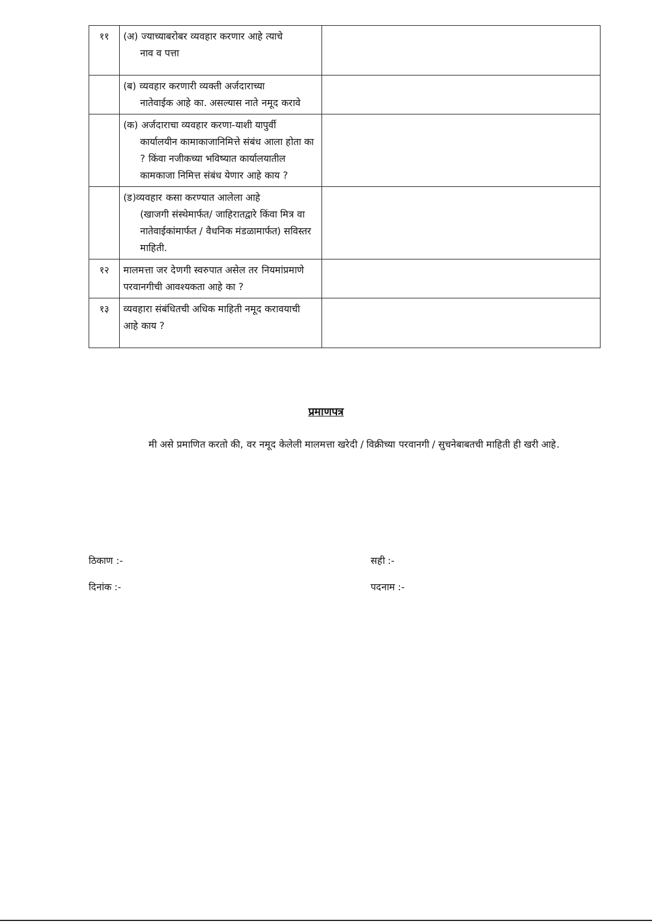| ११ | (अ) ज्याच्याबरोबर व्यवहार करणार आहे त्याचे नाव व पत्ता | |
| | (ब) व्यवहार करणारी व्यक्ती अर्जदाराच्या नातेवाईक आहे का. असल्यास नाते नमूद करावे | |
| | (क) अर्जदाराचा व्यवहार करणा-याशी यापुर्वी कार्यालयीन कामाकाजानिमित्ते संबंध आला होता का ? किंवा नजीकच्या भविष्यात कार्यालयातील कामकाजा निमित्त संबंध येणार आहे काय ? | |
| | (ड)व्यवहार कसा करण्यात आलेला आहे (खाजगी संस्थेमार्फत/ जाहिरातद्वारे किंवा मित्र वा नातेवाईकांमार्फत / वैधनिक मंडळामार्फत) सविस्तर माहिती. | |
| १२ | मालमत्ता जर देणगी स्वरुपात असेल तर नियमांप्रमाणे परवानगीची आवश्यकता आहे का ? | |
| १३ | व्यवहारा संबंधितची अधिक माहिती नमूद करावयाची आहे काय ? | |
प्रमाणपत्र
मी असे प्रमाणित करतो की, वर नमूद केलेली मालमत्ता खरेदी / विक्रीच्या परवानगी / सुचनेबाबतची माहिती ही खरी आहे.
ठिकाण :-
दिनांक :-
सही :-
पदनाम :-